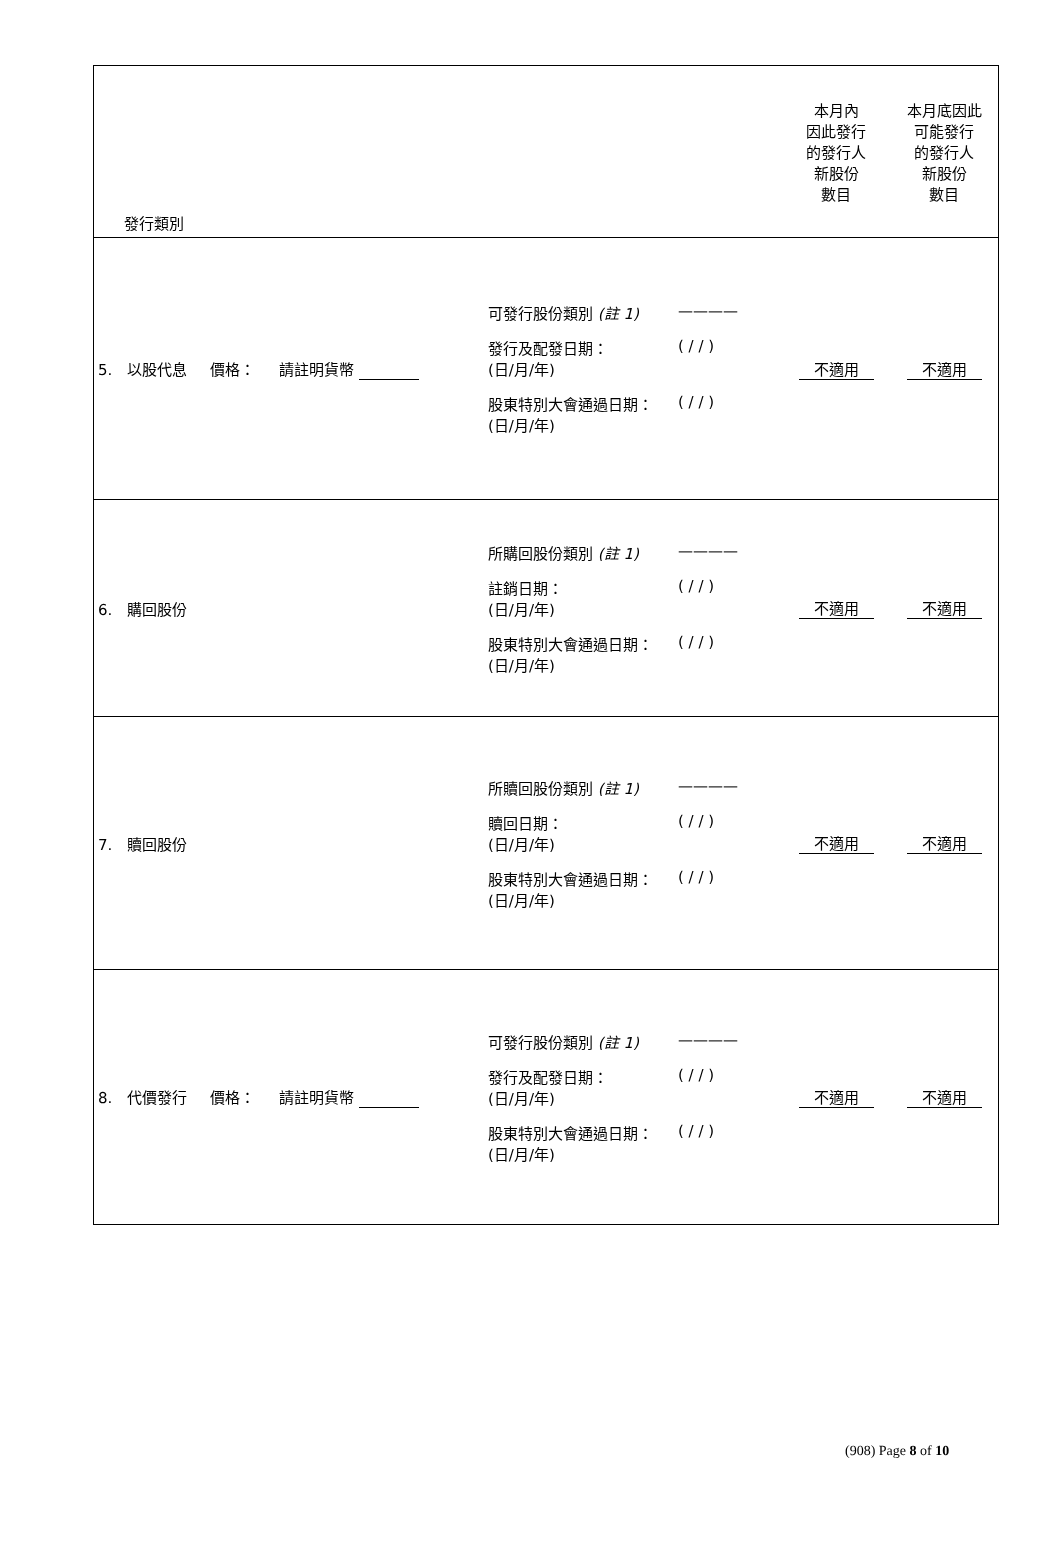| 發行類別 | | 本月內 因此發行 的發行人 新股份 數目 | 本月底因此 可能發行 的發行人 新股份 數目 |
| 5. 以股代息 價格： 請註明貨幣 | 可發行股份類別 (註 1) ———— 發行及配發日期： (日/月/年) ( / / ) 股東特別大會通過日期： (日/月/年) ( / / ) | 不適用 | 不適用 |
| 6. 購回股份 | 所購回股份類別 (註 1) ———— 註銷日期： (日/月/年) ( / / ) 股東特別大會通過日期： (日/月/年) ( / / ) | 不適用 | 不適用 |
| 7. 贖回股份 | 所贖回股份類別 (註 1) ———— 贖回日期： (日/月/年) ( / / ) 股東特別大會通過日期： (日/月/年) ( / / ) | 不適用 | 不適用 |
| 8. 代價發行 價格： 請註明貨幣 | 可發行股份類別 (註 1) ———— 發行及配發日期： (日/月/年) ( / / ) 股東特別大會通過日期： (日/月/年) ( / / ) | 不適用 | 不適用 |
(908) Page 8 of 10